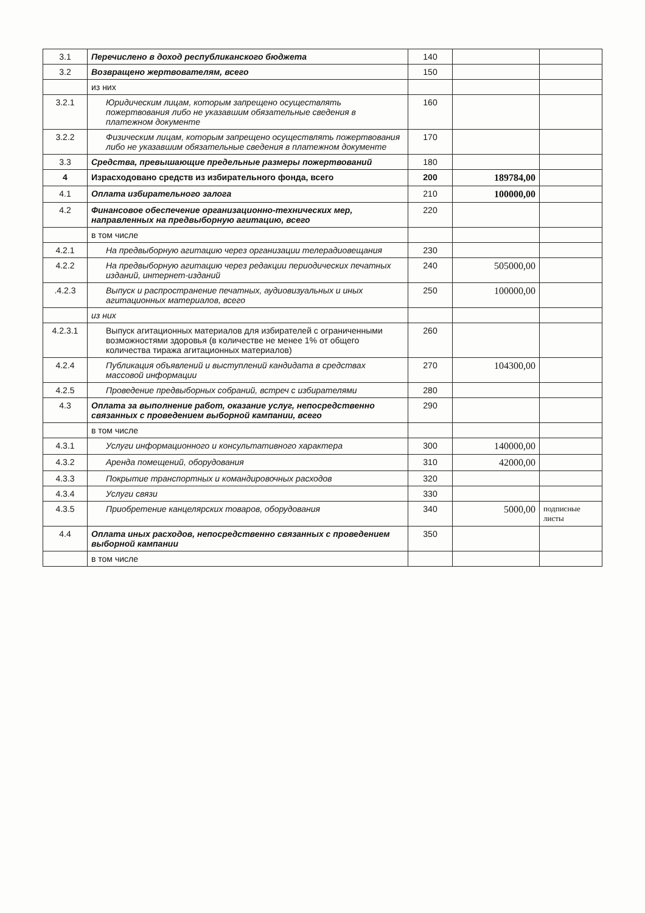| 3.1 | Перечислено в доход республиканского бюджета | 140 | | |
| 3.2 | Возвращено жертвователям, всего | 150 | | |
| | из них | | | |
| 3.2.1 | Юридическим лицам, которым запрещено осуществлять пожертвования либо не указавшим обязательные сведения в платежном документе | 160 | | |
| 3.2.2 | Физическим лицам, которым запрещено осуществлять пожертвования либо не указавшим обязательные сведения в платежном документе | 170 | | |
| 3.3 | Средства, превышающие предельные размеры пожертвований | 180 | | |
| 4 | Израсходовано средств из избирательного фонда, всего | 200 | 189784,00 | |
| 4.1 | Оплата избирательного залога | 210 | 100000,00 | |
| 4.2 | Финансовое обеспечение организационно-технических мер, направленных на предвыборную агитацию, всего | 220 | | |
| | в том числе | | | |
| 4.2.1 | На предвыборную агитацию через организации телерадиовещания | 230 | | |
| 4.2.2 | На предвыборную агитацию через редакции периодических печатных изданий, интернет-изданий | 240 | 505000,00 | |
| .4.2.3 | Выпуск и распространение печатных, аудиовизуальных и иных агитационных материалов, всего | 250 | 100000,00 | |
| | из них | | | |
| 4.2.3.1 | Выпуск агитационных материалов для избирателей с ограниченными возможностями здоровья (в количестве не менее 1% от общего количества тиража агитационных материалов) | 260 | | |
| 4.2.4 | Публикация объявлений и выступлений кандидата в средствах массовой информации | 270 | 104300,00 | |
| 4.2.5 | Проведение предвыборных собраний, встреч с избирателями | 280 | | |
| 4.3 | Оплата за выполнение работ, оказание услуг, непосредственно связанных с проведением выборной кампании, всего | 290 | | |
| | в том числе | | | |
| 4.3.1 | Услуги информационного и консультативного характера | 300 | 140000,00 | |
| 4.3.2 | Аренда помещений, оборудования | 310 | 42000,00 | |
| 4.3.3 | Покрытие транспортных и командировочных расходов | 320 | | |
| 4.3.4 | Услуги связи | 330 | | |
| 4.3.5 | Приобретение канцелярских товаров, оборудования | 340 | 5000,00 | подписные листы |
| 4.4 | Оплата иных расходов, непосредственно связанных с проведением выборной кампании | 350 | | |
| | в том числе | | | |